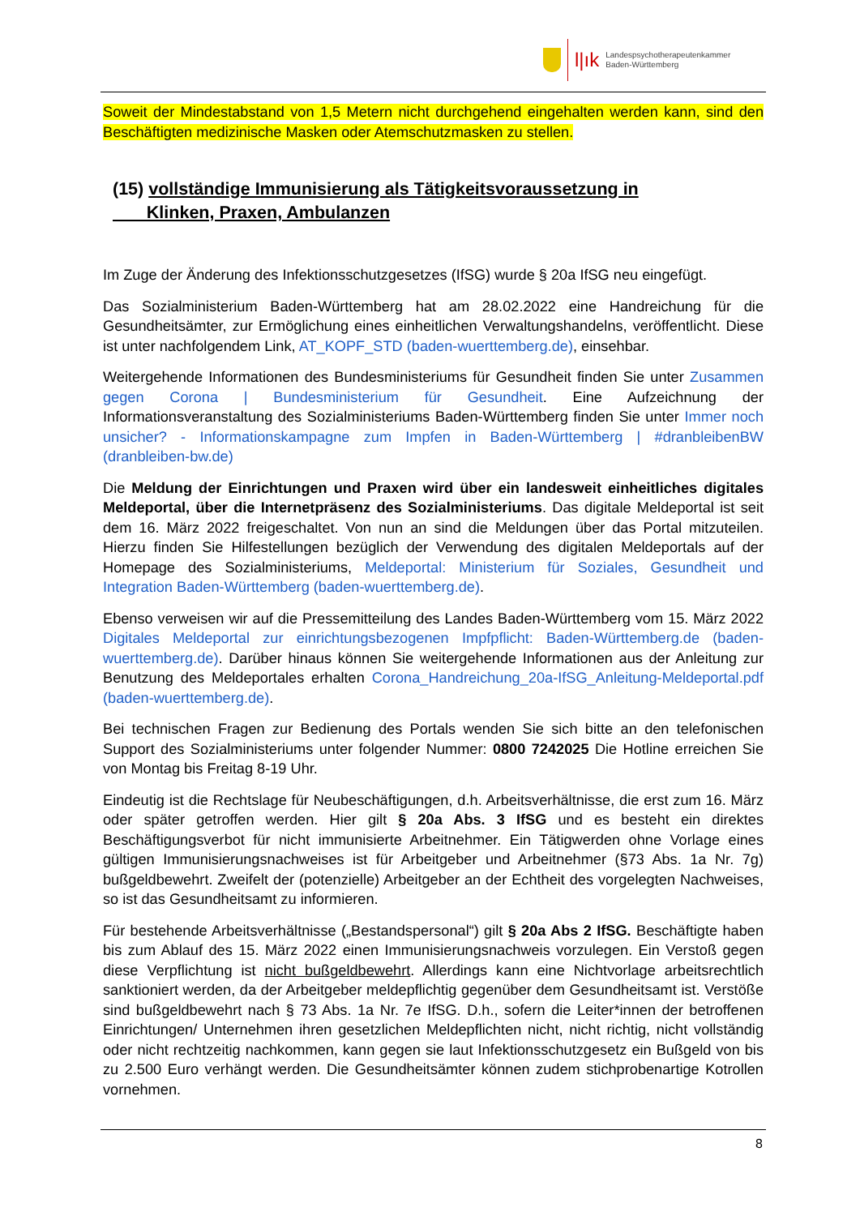l|ık
Landespsychotherapeutenkammer
Baden-Württemberg
Soweit der Mindestabstand von 1,5 Metern nicht durchgehend eingehalten werden kann, sind den Beschäftigten medizinische Masken oder Atemschutzmasken zu stellen.
(15) vollständige Immunisierung als Tätigkeitsvoraussetzung in
Klinken, Praxen, Ambulanzen
Im Zuge der Änderung des Infektionsschutzgesetzes (IfSG) wurde § 20a IfSG neu eingefügt.
Das Sozialministerium Baden-Württemberg hat am 28.02.2022 eine Handreichung für die Gesundheitsämter, zur Ermöglichung eines einheitlichen Verwaltungshandelns, veröffentlicht. Diese ist unter nachfolgendem Link, AT_KOPF_STD (baden-wuerttemberg.de), einsehbar.
Weitergehende Informationen des Bundesministeriums für Gesundheit finden Sie unter Zusammen gegen Corona | Bundesministerium für Gesundheit. Eine Aufzeichnung der Informationsveranstaltung des Sozialministeriums Baden-Württemberg finden Sie unter Immer noch unsicher? - Informationskampagne zum Impfen in Baden-Württemberg | #dranbleibenBW (dranbleiben-bw.de)
Die Meldung der Einrichtungen und Praxen wird über ein landesweit einheitliches digitales Meldeportal, über die Internetpräsenz des Sozialministeriums. Das digitale Meldeportal ist seit dem 16. März 2022 freigeschaltet. Von nun an sind die Meldungen über das Portal mitzuteilen. Hierzu finden Sie Hilfestellungen bezüglich der Verwendung des digitalen Meldeportals auf der Homepage des Sozialministeriums, Meldeportal: Ministerium für Soziales, Gesundheit und Integration Baden-Württemberg (baden-wuerttemberg.de).
Ebenso verweisen wir auf die Pressemitteilung des Landes Baden-Württemberg vom 15. März 2022 Digitales Meldeportal zur einrichtungsbezogenen Impfpflicht: Baden-Württemberg.de (baden-wuerttemberg.de). Darüber hinaus können Sie weitergehende Informationen aus der Anleitung zur Benutzung des Meldeportales erhalten Corona_Handreichung_20a-IfSG_Anleitung-Meldeportal.pdf (baden-wuerttemberg.de).
Bei technischen Fragen zur Bedienung des Portals wenden Sie sich bitte an den telefonischen Support des Sozialministeriums unter folgender Nummer: 0800 7242025 Die Hotline erreichen Sie von Montag bis Freitag 8-19 Uhr.
Eindeutig ist die Rechtslage für Neubeschäftigungen, d.h. Arbeitsverhältnisse, die erst zum 16. März oder später getroffen werden. Hier gilt § 20a Abs. 3 IfSG und es besteht ein direktes Beschäftigungsverbot für nicht immunisierte Arbeitnehmer. Ein Tätigwerden ohne Vorlage eines gültigen Immunisierungsnachweises ist für Arbeitgeber und Arbeitnehmer (§73 Abs. 1a Nr. 7g) bußgeldbewehrt. Zweifelt der (potenzielle) Arbeitgeber an der Echtheit des vorgelegten Nachweises, so ist das Gesundheitsamt zu informieren.
Für bestehende Arbeitsverhältnisse („Bestandspersonal“) gilt § 20a Abs 2 IfSG. Beschäftigte haben bis zum Ablauf des 15. März 2022 einen Immunisierungsnachweis vorzulegen. Ein Verstoß gegen diese Verpflichtung ist nicht bußgeldbewehrt. Allerdings kann eine Nichtvorlage arbeitsrechtlich sanktioniert werden, da der Arbeitgeber meldepflichtig gegenüber dem Gesundheitsamt ist. Verstöße sind bußgeldbewehrt nach § 73 Abs. 1a Nr. 7e IfSG. D.h., sofern die Leiter*innen der betroffenen Einrichtungen/ Unternehmen ihren gesetzlichen Meldepflichten nicht, nicht richtig, nicht vollständig oder nicht rechtzeitig nachkommen, kann gegen sie laut Infektionsschutzgesetz ein Bußgeld von bis zu 2.500 Euro verhängt werden. Die Gesundheitsämter können zudem stichprobenartige Kotrollen vornehmen.
8